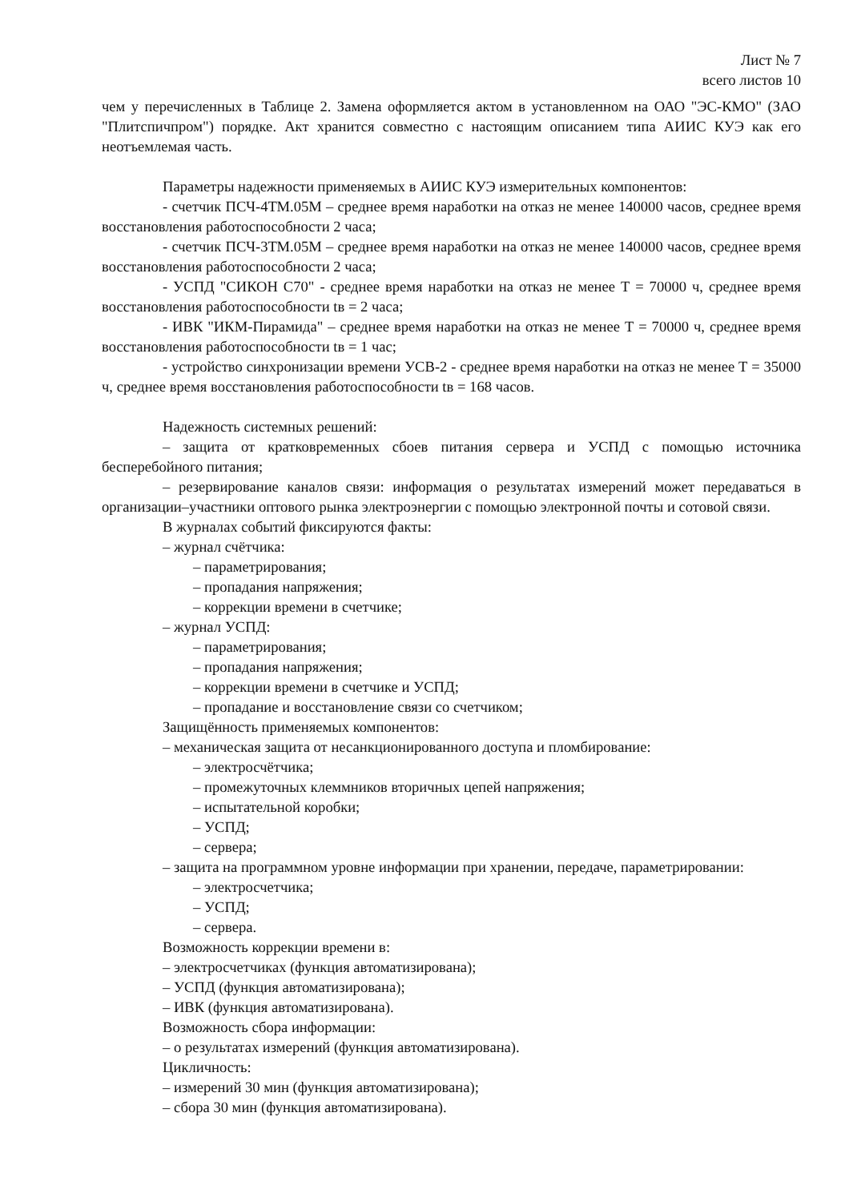Лист № 7
всего листов 10
чем у перечисленных в Таблице 2. Замена оформляется актом в установленном на ОАО "ЭС-КМО" (ЗАО "Плитспичпром") порядке. Акт хранится совместно с настоящим описанием типа АИИС КУЭ как его неотъемлемая часть.
Параметры надежности применяемых в АИИС КУЭ измерительных компонентов:
- счетчик ПСЧ-4ТМ.05М – среднее время наработки на отказ не менее 140000 часов, среднее время восстановления работоспособности 2 часа;
- счетчик ПСЧ-3ТМ.05М – среднее время наработки на отказ не менее 140000 часов, среднее время восстановления работоспособности 2 часа;
- УСПД "СИКОН С70" - среднее время наработки на отказ не менее Т = 70000 ч, среднее время восстановления работоспособности tв = 2 часа;
- ИВК "ИКМ-Пирамида" – среднее время наработки на отказ не менее Т = 70000 ч, среднее время восстановления работоспособности tв = 1 час;
- устройство синхронизации времени УСВ-2 - среднее время наработки на отказ не менее Т = 35000 ч, среднее время восстановления работоспособности tв = 168 часов.
Надежность системных решений:
– защита от кратковременных сбоев питания сервера и УСПД с помощью источника бесперебойного питания;
– резервирование каналов связи: информация о результатах измерений может передаваться в организации–участники оптового рынка электроэнергии с помощью электронной почты и сотовой связи.
В журналах событий фиксируются факты:
– журнал счётчика:
– параметрирования;
– пропадания напряжения;
– коррекции времени в счетчике;
– журнал УСПД:
– параметрирования;
– пропадания напряжения;
– коррекции времени в счетчике и УСПД;
– пропадание и восстановление связи со счетчиком;
Защищённость применяемых компонентов:
– механическая защита от несанкционированного доступа и пломбирование:
– электросчётчика;
– промежуточных клеммников вторичных цепей напряжения;
– испытательной коробки;
– УСПД;
– сервера;
– защита на программном уровне информации при хранении, передаче, параметрировании:
– электросчетчика;
– УСПД;
– сервера.
Возможность коррекции времени в:
– электросчетчиках (функция автоматизирована);
– УСПД (функция автоматизирована);
– ИВК (функция автоматизирована).
Возможность сбора информации:
– о результатах измерений (функция автоматизирована).
Цикличность:
– измерений 30 мин (функция автоматизирована);
– сбора 30 мин (функция автоматизирована).